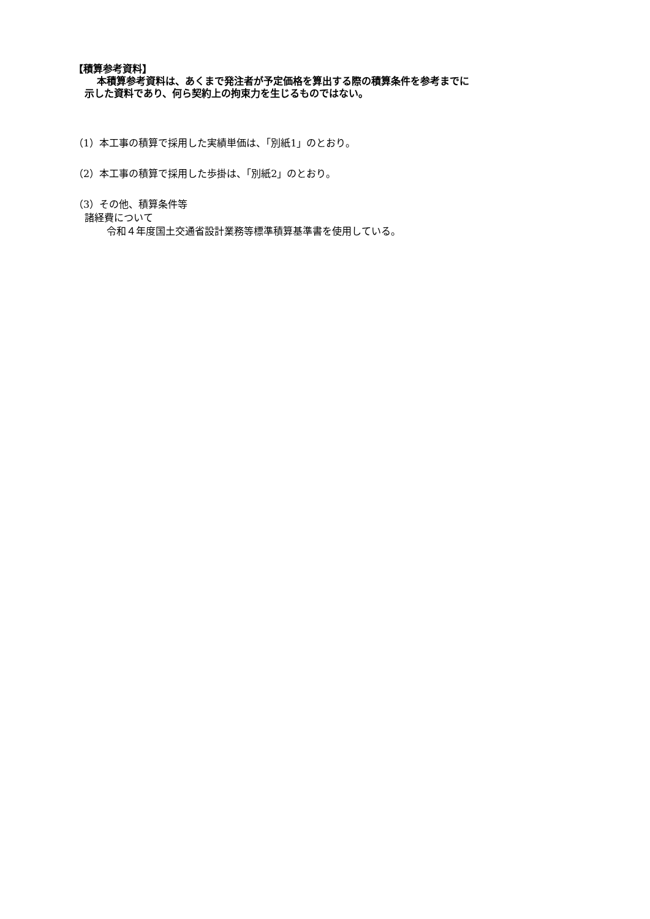【積算参考資料】
本積算参考資料は、あくまで発注者が予定価格を算出する際の積算条件を参考までに
示した資料であり、何ら契約上の拘束力を生じるものではない。
（1）本工事の積算で採用した実績単価は、「別紙1」のとおり。
（2）本工事の積算で採用した歩掛は、「別紙2」のとおり。
（3）その他、積算条件等
諸経費について
令和４年度国土交通省設計業務等標準積算基準書を使用している。